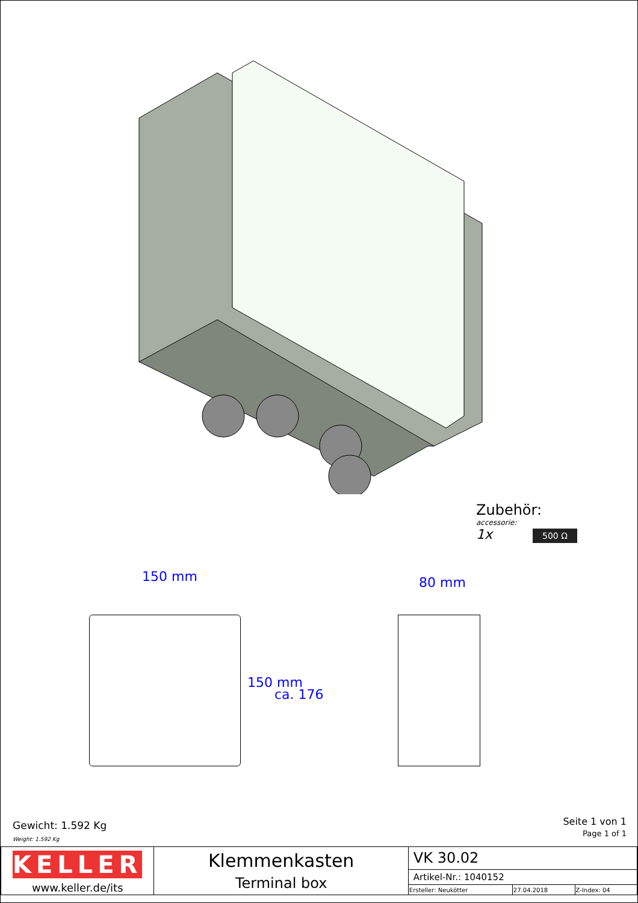Zubehör:
accessorie:
1x 500 Ω
150 mm 80 mm
150 mm
ca. 176
Gewicht: 1.592 Kg
Weight: 1.592 Kg
Seite 1 von 1
Page 1 of 1
| KELLER www.keller.de/its | Klemmenkasten Terminal box | VK 30.02 | | |
| | | Artikel-Nr.: 1040152 | | |
| | | Ersteller: Neukötter | 27.04.2018 | Z-Index: 04 |